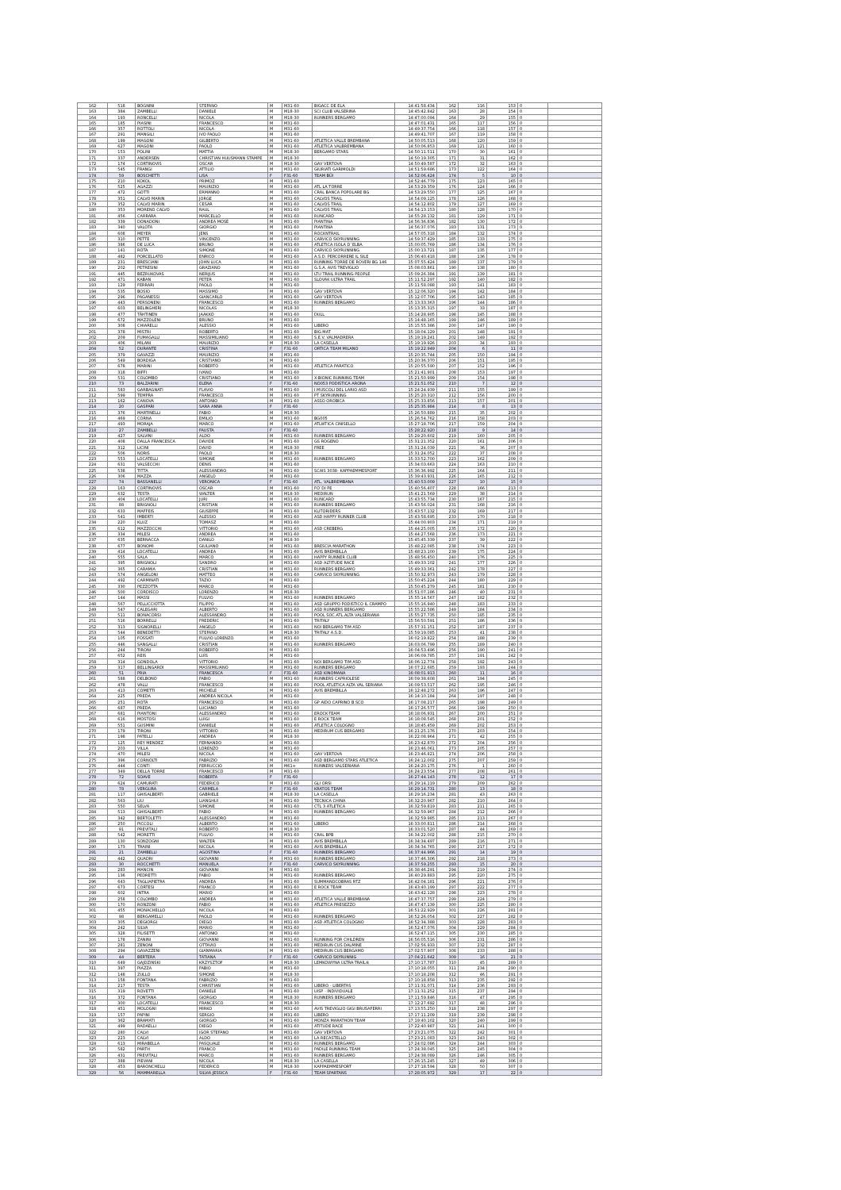| 162 | 518 | BOGNINI | STEFANO | M | M31-60 | BIGACC DE ELA | 14:41:58.434 | 162 | 116 | 153 | 0 | |
| 163 | 384 | ZAMBELLI | DANIELE | M | M18-30 | SCI CLUB VALSERINA | 14:45:42.842 | 163 | 28 | 154 | 0 | |
| 164 | 193 | RONCELLI | NICOLA | M | M18-30 | RUNNERS BERGAMO | 14:47:00.094 | 164 | 29 | 155 | 0 | |
| 165 | 185 | PIASINI | FRANCESCO | M | M31-60 | | 14:47:01.431 | 165 | 117 | 156 | 0 | |
| 166 | 357 | ROTTOLI | NICOLA | M | M31-60 | | 14:49:37.754 | 166 | 118 | 157 | 0 | |
| 167 | 291 | MANGILI | IVO PAOLO | M | M31-60 | | 14:49:41.707 | 167 | 119 | 158 | 0 | |
| 168 | 199 | MAGONI | GILBERTO | M | M31-60 | ATLETICA VALLE BREMBANA | 14:50:05.513 | 168 | 120 | 159 | 0 | |
| 169 | 627 | MAGONI | PAOLO | M | M31-60 | ATLETICA VALBREMBANA | 14:50:06.853 | 169 | 121 | 160 | 0 | |
| 170 | 153 | POLINI | MATTIA | M | M18-30 | BERGAMO STARS | 14:50:11.511 | 170 | 30 | 161 | 0 | |
| 171 | 337 | ANDERSEN | CHRISTIAN HUUSMANN STAMPE | M | M18-30 | | 14:50:19.305 | 171 | 31 | 162 | 0 | |
| 172 | 174 | CORTINOVIS | OSCAR | M | M18-30 | GAV VERTOVA | 14:50:49.587 | 172 | 32 | 163 | 0 | |
| 173 | 545 | FRANGI | ATTILIO | M | M31-60 | GIURIATI GARIMOLDI | 14:51:59.686 | 173 | 122 | 164 | 0 | |
| 174 | 59 | BOSCHETTI | LISA | F | F31-60 | TEAM BÜI | 14:52:06.424 | 174 | 5 | 10 | 0 | |
| 175 | 210 | KOKOL | PRIMOZ | M | M31-60 | | 14:52:46.779 | 175 | 123 | 165 | 0 | |
| 176 | 525 | AGAZZI | MAURIZIO | M | M31-60 | ATL LA TORRE | 14:53:29.359 | 176 | 124 | 166 | 0 | |
| 177 | 472 | GOTTI | ERMANNO | M | M31-60 | CRAL BANCA POPOLARE BG | 14:53:29.550 | 177 | 125 | 167 | 0 | |
| 178 | 351 | CALVO MARIN | JORGE | M | M31-60 | CALVOS TRAIL | 14:54:09.125 | 178 | 126 | 168 | 0 | |
| 179 | 352 | CALVO MARIN | CESAR | M | M31-60 | CALVOS TRAIL | 14:54:12.802 | 179 | 127 | 169 | 0 | |
| 180 | 353 | MORENO CALVO | RAUL | M | M31-60 | CALVOS TRAIL | 14:54:13.153 | 180 | 128 | 170 | 0 | |
| 181 | 456 | CARRARA | MARCELLO | M | M31-60 | RUNCARD | 14:55:28.132 | 181 | 129 | 171 | 0 | |
| 182 | 339 | DONADONI | ANDREA MOSÈ | M | M31-60 | PIANTINA | 14:56:36.836 | 182 | 130 | 172 | 0 | |
| 183 | 340 | VALOTA | GIORGIO | M | M31-60 | PIANTINA | 14:56:37.076 | 183 | 131 | 173 | 0 | |
| 184 | 608 | MEYER | JENS | M | M31-60 | ROCKNTRAIL | 14:57:05.318 | 184 | 132 | 174 | 0 | |
| 185 | 310 | PETTE | VINCENZO | M | M31-60 | CARVICO SKYRUNNING | 14:59:37.429 | 185 | 133 | 175 | 0 | |
| 186 | 386 | DE LUCA | BRUNO | M | M31-60 | ATLETICA ISOLA D`ELBA | 15:00:05.769 | 186 | 134 | 176 | 0 | |
| 187 | 141 | ROTA | SIMONE | M | M31-60 | CARVICO SKYRUNNING | 15:00:13.721 | 187 | 135 | 177 | 0 | |
| 188 | 482 | PORCELLATO | ENRICO | M | M31-60 | A.S.D. PERCORRERE IL SILE | 15:06:40.418 | 188 | 136 | 178 | 0 | |
| 189 | 231 | BRESCIANI | JOHN LUCA | M | M31-60 | RUNNING TORRE DE ROVERI BG 146 | 15:07:55.424 | 189 | 137 | 179 | 0 | |
| 190 | 202 | PETRESINI | GRAZIANO | M | M31-60 | G.S.A. AVIS TREVIGLIO | 15:08:03.861 | 190 | 138 | 180 | 0 | |
| 191 | 445 | BEZRUKOVAS | NERIJUS | M | M31-60 | LTU TRAIL RUNNING PEOPLE | 15:09:26.384 | 191 | 139 | 181 | 0 | |
| 192 | 471 | KABAN | PETER | M | M31-60 | SLOVAK ULTRA TRAIL | 15:11:52.297 | 192 | 140 | 182 | 0 | |
| 193 | 129 | FERRARI | PAOLO | M | M31-60 | | 15:11:58.088 | 193 | 141 | 183 | 0 | |
| 194 | 535 | BOSIO | MASSIMO | M | M31-60 | GAV VERTOVA | 15:12:06.320 | 194 | 142 | 184 | 0 | |
| 195 | 296 | PAGANESSI | GIANCARLO | M | M31-60 | GAV VERTOVA | 15:12:07.706 | 195 | 143 | 185 | 0 | |
| 196 | 443 | PERSONENI | FRANCESCO | M | M31-60 | RUNNERS BERGAMO | 15:13:33.363 | 196 | 144 | 186 | 0 | |
| 197 | 603 | BELINGHERI | NICOLAS | M | M18-30 | | 15:13:35.315 | 197 | 33 | 187 | 0 | |
| 198 | 477 | TÄHTINEN | JAAKKO | M | M31-60 | DULL | 15:14:28.905 | 198 | 145 | 188 | 0 | |
| 199 | 672 | MAZZOLENI | BRUNO | M | M31-60 | | 15:14:48.165 | 199 | 146 | 189 | 0 | |
| 200 | 308 | CHIARELLI | ALESSIO | M | M31-60 | LIBERO | 15:15:55.386 | 200 | 147 | 190 | 0 | |
| 201 | 378 | MISTRI | ROBERTO | M | M31-60 | BIG MAT | 15:18:04.129 | 201 | 148 | 191 | 0 | |
| 202 | 209 | FUMAGALLI | MASSIMILIANO | M | M31-60 | S.E.V. VALMADRERA | 15:19:19.241 | 202 | 149 | 192 | 0 | |
| 203 | 406 | MILANI | MAURIZIO | M | M18-30 | LA CASELLA | 15:19:19.926 | 203 | 34 | 193 | 0 | |
| 204 | 52 | DURANTE | CRISTINA | F | F31-60 | ORTICA TEAM MILANO | 15:19:22.949 | 204 | 6 | 11 | 0 | |
| 205 | 379 | GAVAZZI | MAURIZIO | M | M31-60 | | 15:20:35.744 | 205 | 150 | 194 | 0 | |
| 206 | 549 | BORDIGA | CRISTIANO | M | M31-60 | | 15:20:36.370 | 206 | 151 | 195 | 0 | |
| 207 | 678 | MARINI | ROBERTO | M | M31-60 | ATLETICA PARATICO | 15:20:55.590 | 207 | 152 | 196 | 0 | |
| 208 | 318 | BIFFI | IVANO | M | M31-60 | | 15:21:41.901 | 208 | 153 | 197 | 0 | |
| 209 | 531 | COLOMBO | CRISTIANO | M | M31-60 | X-BIONIC RUNNING TEAM | 15:21:50.999 | 209 | 154 | 198 | 0 | |
| 210 | 73 | BALZARINI | ELENA | F | F31-60 | NO053 PODISTICA ARONA | 15:21:51.052 | 210 | 7 | 12 | 0 | |
| 211 | 583 | GARBAGNATI | FLAVIO | M | M31-60 | I MUSCOLI DEL LARIO ASD | 15:24:24.939 | 211 | 155 | 199 | 0 | |
| 212 | 599 | TEMPRA | FRANCESCO | M | M31-60 | PT SKYRUNNING | 15:25:20.310 | 212 | 156 | 200 | 0 | |
| 213 | 162 | CANOVA | ANTONIO | M | M31-60 | ASSO OROBICA | 15:25:33.856 | 213 | 157 | 201 | 0 | |
| 214 | 20 | GASPARI | SARA ANNA | F | F31-60 | | 15:25:35.984 | 214 | 8 | 13 | 0 | |
| 215 | 376 | MARTINELLI | FABIO | M | M18-30 | | 15:26:50.889 | 215 | 35 | 202 | 0 | |
| 216 | 469 | CORNA | EMILIO | M | M31-60 | BG005 | 15:26:54.762 | 216 | 158 | 203 | 0 | |
| 217 | 493 | MORAJA | MARCO | M | M31-60 | ATLWTICA CINISELLO | 15:27:18.706 | 217 | 159 | 204 | 0 | |
| 218 | 27 | ZAMBELLI | FAUSTA | F | F31-60 | | 15:28:22.920 | 218 | 9 | 14 | 0 | |
| 219 | 427 | SALVINI | ALDO | M | M31-60 | RUNNERS BERGAMO | 15:29:20.602 | 219 | 160 | 205 | 0 | |
| 220 | 408 | DALLA FRANCESCA | DAVIDE | M | M31-60 | GS ROGENO | 15:31:21.352 | 220 | 161 | 206 | 0 | |
| 221 | 312 | LICINI | DAVID | M | M18-30 | FREE | 15:31:24.039 | 221 | 36 | 207 | 0 | |
| 222 | 506 | NORIS | PAOLO | M | M18-30 | | 15:31:24.052 | 222 | 37 | 208 | 0 | |
| 223 | 553 | LOCATELLI | SIMONE | M | M31-60 | RUNNERS BERGAMO | 15:33:52.700 | 223 | 162 | 209 | 0 | |
| 224 | 631 | VALSECCHI | DENIS | M | M31-60 | | 15:34:03.663 | 224 | 163 | 210 | 0 | |
| 225 | 538 | TITTA | ALESSANDRO | M | M31-60 | SCAIS 3038- KAPPAEMMESPORT | 15:36:36.992 | 225 | 164 | 211 | 0 | |
| 226 | 306 | MAZZA | ANGELO | M | M31-60 | | 15:39:43.931 | 226 | 165 | 212 | 0 | |
| 227 | 74 | BASSANELLI | VERONICA | F | F31-60 | ATL. VALBREMBANA | 15:40:53.009 | 227 | 10 | 15 | 0 | |
| 228 | 163 | CORTINOVIS | OSCAR | M | M31-60 | FO`DI PE | 15:40:56.407 | 228 | 166 | 213 | 0 | |
| 229 | 632 | TESTA | WALTER | M | M18-30 | MEDIRUN | 15:41:21.569 | 229 | 38 | 214 | 0 | |
| 230 | 404 | LOCATELLI | JURI | M | M31-60 | RUNCARD | 15:43:55.734 | 230 | 167 | 215 | 0 | |
| 231 | 88 | BRIGNOLI | CRISTIAN | M | M31-60 | RUNNERS BERGAMO | 15:43:56.024 | 231 | 168 | 216 | 0 | |
| 232 | 633 | MAFFEIS | GIUSEPPE | M | M31-60 | KLITORIDERS | 15:43:57.132 | 232 | 169 | 217 | 0 | |
| 233 | 541 | IMBERTI | ALESSIO | M | M31-60 | ASD HAPPY RUNNER CLUB | 15:43:58.695 | 233 | 170 | 218 | 0 | |
| 234 | 220 | KLUZ | TOMASZ | M | M31-60 | | 15:44:00.903 | 234 | 171 | 219 | 0 | |
| 235 | 612 | MAZZOCCHI | VITTORIO | M | M31-60 | ASD CREBERG | 15:44:25.005 | 235 | 172 | 220 | 0 | |
| 236 | 334 | MILESI | ANDREA | M | M31-60 | | 15:44:27.568 | 236 | 173 | 221 | 0 | |
| 237 | 635 | BERNACCA | DANILO | M | M18-30 | | 15:45:45.339 | 237 | 39 | 222 | 0 | |
| 238 | 677 | BONOMI | GIULIANO | M | M31-60 | BRESCIA MARATHON | 15:48:22.085 | 238 | 174 | 223 | 0 | |
| 239 | 414 | LOCATELLI | ANDREA | M | M31-60 | AVIS BREMBILLA | 15:48:23.100 | 239 | 175 | 224 | 0 | |
| 240 | 555 | SALA | MARCO | M | M31-60 | HAPPY RUNNER CLUB | 15:48:56.450 | 240 | 176 | 225 | 0 | |
| 241 | 395 | BRIGNOLI | SANDRO | M | M31-60 | ASD ALTITUDE RACE | 15:49:33.102 | 241 | 177 | 226 | 0 | |
| 242 | 365 | CARAMIA | CRISTIAN | M | M31-60 | RUNNERS BERGAMO | 15:49:33.361 | 242 | 178 | 227 | 0 | |
| 243 | 574 | ANGELONI | MATTEO | M | M31-60 | CARVICO SKYRUNNING | 15:50:32.973 | 243 | 179 | 228 | 0 | |
| 244 | 492 | CARMINATI | TAZIO | M | M31-60 | | 15:50:45.224 | 244 | 180 | 229 | 0 | |
| 245 | 330 | PEZZOTTA | MARCO | M | M31-60 | | 15:50:45.279 | 245 | 181 | 230 | 0 | |
| 246 | 500 | CORDISCO | LORENZO | M | M18-30 | | 15:51:07.186 | 246 | 40 | 231 | 0 | |
| 247 | 144 | MASSI | FULVIO | M | M31-60 | RUNNERS BERGAMO | 15:55:14.567 | 247 | 182 | 232 | 0 | |
| 248 | 567 | PELLICCIOTTA | FILIPPO | M | M31-60 | ASD GRUPPO PODISTICO IL CRAMPO | 15:55:16.940 | 248 | 183 | 233 | 0 | |
| 249 | 547 | CALEGARI | ALBERTO | M | M31-60 | ASD RUNNERS BERGAMO | 15:55:22.586 | 249 | 184 | 234 | 0 | |
| 250 | 511 | BONACORSI | ALESSANDRO | M | M31-60 | POOL SOC.ATL.ALTA VALSERIANA | 15:55:27.735 | 250 | 185 | 235 | 0 | |
| 251 | 516 | BORRELLI | FREDERIC | M | M31-60 | TRITALY | 15:56:50.591 | 251 | 186 | 236 | 0 | |
| 252 | 313 | SIGNORELLI | ANGELO | M | M31-60 | NOI BERGAMO TIM ASD | 15:57:31.151 | 252 | 187 | 237 | 0 | |
| 253 | 544 | BENEDETTI | STEFANO | M | M18-30 | TRITALY A.S.D. | 15:59:19.085 | 253 | 41 | 238 | 0 | |
| 254 | 105 | FOSSATI | FULVIO LORENZO | M | M31-60 | | 16:02:19.822 | 254 | 188 | 239 | 0 | |
| 255 | 446 | SANGALLI | CRISTIAN | M | M31-60 | RUNNERS BERGAMO | 16:03:06.799 | 255 | 189 | 240 | 0 | |
| 256 | 244 | TIRONI | ROBERTO | M | M31-60 | | 16:04:53.496 | 256 | 190 | 241 | 0 | |
| 257 | 652 | REIS | LUÍS | M | M31-60 | | 16:06:09.785 | 257 | 191 | 242 | 0 | |
| 258 | 314 | GONDOLA | VITTORIO | M | M31-60 | NOI BERGAMO TIM ASD | 16:06:12.774 | 258 | 192 | 243 | 0 | |
| 259 | 317 | BELLINGARDI | MASSIMILIANO | M | M31-60 | RUNNERS BERGAMO | 16:07:22.685 | 259 | 193 | 244 | 0 | |
| 260 | 51 | PRIA | FRANCESCA | F | F31-60 | ASD KINOMANA | 16:08:01.913 | 260 | 11 | 16 | 0 | |
| 261 | 588 | DELBONO | FABIO | M | M31-60 | RUNNERS CAPRIOLESE | 16:09:38.608 | 261 | 194 | 245 | 0 | |
| 262 | 478 | VALLI | FRANCESCO | M | M31-60 | POOL ATLETICA ALTA VAL SERIANA | 16:09:53.517 | 262 | 195 | 246 | 0 | |
| 263 | 413 | COMETTI | MICHELE | M | M31-60 | AVIS BREMBILLA | 16:12:48.272 | 263 | 196 | 247 | 0 | |
| 264 | 225 | PREDA | ANDREA NICOLA | M | M31-60 | | 16:14:10.184 | 264 | 197 | 248 | 0 | |
| 265 | 251 | ROTA | FRANCESCO | M | M31-60 | GP AIDO CAPRINO B.SCO | 16:17:08.217 | 265 | 198 | 249 | 0 | |
| 266 | 687 | PREDA | LUCIANO | M | M31-60 | | 16:17:26.577 | 266 | 199 | 250 | 0 | |
| 267 | 681 | PIANTONI | ALESSANDRO | M | M31-60 | EROCK-TEAM | 16:18:06.931 | 267 | 200 | 251 | 0 | |
| 268 | 616 | MOSTOSI | LUIGI | M | M31-60 | E ROCK TEAM | 16:18:08.545 | 268 | 201 | 252 | 0 | |
| 269 | 551 | GUSMINI | DANIELE | M | M31-60 | ATLETICA COLOGNO | 16:18:45.459 | 269 | 202 | 253 | 0 | |
| 270 | 179 | TIRONI | VITTORIO | M | M31-60 | MEDIRUM CUS BERGAMO | 16:21:25.176 | 270 | 203 | 254 | 0 | |
| 271 | 198 | PATELLI | ANDREA | M | M18-30 | | 16:22:08.964 | 271 | 42 | 255 | 0 | |
| 272 | 125 | REY MENDEZ | FERNANDO | M | M31-60 | | 16:23:42.870 | 272 | 204 | 256 | 0 | |
| 273 | 203 | VILLA | LORENZO | M | M31-60 | | 16:23:46.061 | 273 | 205 | 257 | 0 | |
| 274 | 470 | MILESI | NICOLA | M | M31-60 | GAV VERTOVA | 16:23:46.821 | 274 | 206 | 258 | 0 | |
| 275 | 396 | CORNOLTI | FABRIZIO | M | M31-60 | ASD BERGAMO STARS ATLETICA | 16:24:12.002 | 275 | 207 | 259 | 0 | |
| 276 | 444 | CONTI | FERRUCCIO | M | M61+ | RUNNERS VALSERIANA | 16:24:20.175 | 276 | 1 | 260 | 0 | |
| 277 | 349 | DELLA TORRE | FRANCESCO | M | M31-60 | | 16:24:23.554 | 277 | 208 | 261 | 0 | |
| 278 | 72 | SOAVE | ROBERTA | F | F31-60 | | 16:27:44.143 | 278 | 12 | 17 | 0 | |
| 279 | 624 | CAMURATI | FEDERICO | M | M31-60 | GLI ORSI | 16:29:14.119 | 279 | 209 | 262 | 0 | |
| 280 | 78 | VERGURA | CARMELA | F | F31-60 | KRATOS TEAM | 16:29:14.731 | 280 | 13 | 18 | 0 | |
| 281 | 117 | GHISALBERTI | GABRIELE | M | M18-30 | LA CASELLA | 16:29:16.234 | 281 | 43 | 263 | 0 | |
| 282 | 563 | LIU | LIANGHUI | M | M31-60 | TECNICA CHINA | 16:32:20.967 | 282 | 210 | 264 | 0 | |
| 283 | 550 | SELVA | SIMONE | M | M31-60 | CTL 3 ATLETICA | 16:32:59.819 | 283 | 211 | 265 | 0 | |
| 284 | 513 | GHISALBERTI | FABIO | M | M31-60 | RUNNERS BERGAMO | 16:32:59.967 | 284 | 212 | 266 | 0 | |
| 285 | 342 | BERTOLETTI | ALESSANDRO | M | M31-60 | | 16:32:59.985 | 285 | 213 | 267 | 0 | |
| 286 | 250 | PICCOLI | ALBERTO | M | M31-60 | LIBERO | 16:33:00.811 | 286 | 214 | 268 | 0 | |
| 287 | 91 | PREVITALI | ROBERTO | M | M18-30 | | 16:33:01.520 | 287 | 44 | 269 | 0 | |
| 288 | 542 | MORETTI | FULVIO | M | M31-60 | CRAL BPB | 16:34:22.002 | 288 | 215 | 270 | 0 | |
| 289 | 130 | SONZOGNI | WALTER | M | M31-60 | AVIS BREMBILLA | 16:34:34.497 | 289 | 216 | 271 | 0 | |
| 290 | 173 | TRAINI | NICOLA | M | M31-60 | AVIS BREMBILLA | 16:34:34.765 | 290 | 217 | 272 | 0 | |
| 291 | 21 | ZAMBELLI | AGOSTINA | F | F31-60 | RUNNERS BERGAMO | 16:37:44.966 | 291 | 14 | 19 | 0 | |
| 292 | 442 | QUADRI | GIOVANNI | M | M31-60 | RUNNERS BERGAMO | 16:37:46.306 | 292 | 218 | 273 | 0 | |
| 293 | 30 | ROCCHETTI | MANUELA | F | F31-60 | CARVICO SKYRUNNING | 16:37:59.255 | 293 | 15 | 20 | 0 | |
| 294 | 283 | MANCIN | GIOVANNI | M | M31-60 | | 16:38:46.291 | 294 | 219 | 274 | 0 | |
| 295 | 136 | PEDRETTI | FABIO | M | M31-60 | RUNNERS BERGAMO | 16:40:29.883 | 295 | 220 | 275 | 0 | |
| 296 | 643 | TAGLIAPIETRA | ANDREA | M | M31-60 | SUMMANOCOBRAS RTZ | 16:42:04.181 | 296 | 221 | 276 | 0 | |
| 297 | 673 | CORTESI | FRANCO | M | M31-60 | E ROCK TEAM | 16:43:40.199 | 297 | 222 | 277 | 0 | |
| 298 | 602 | INTRA | MARIO | M | M31-60 | | 16:43:42.128 | 298 | 223 | 278 | 0 | |
| 299 | 258 | COLOMBO | ANDREA | M | M31-60 | ATLETICA VALLE BREMBANA | 16:47:37.757 | 299 | 224 | 279 | 0 | |
| 300 | 170 | RONZONI | FABIO | M | M31-60 | ATLETICA PRESEZZO | 16:47:47.139 | 300 | 225 | 280 | 0 | |
| 301 | 455 | MONACHELLO | NICOLA | M | M31-60 | | 16:51:22.929 | 301 | 226 | 281 | 0 | |
| 302 | 98 | BERGAMELLI | PAOLO | M | M31-60 | RUNNERS BERGAMO | 16:52:26.054 | 302 | 227 | 282 | 0 | |
| 303 | 305 | DEGIORGI | DIEGO | M | M31-60 | ASD ATLETICA COLOGNO | 16:52:34.388 | 303 | 228 | 283 | 0 | |
| 304 | 242 | SILVA | MARIO | M | M31-60 | - | 16:52:47.076 | 304 | 229 | 284 | 0 | |
| 305 | 328 | FILISETTI | ANTONIO | M | M31-60 | - | 16:52:47.115 | 305 | 230 | 285 | 0 | |
| 306 | 178 | ZANINI | GIOVANNI | M | M31-60 | RUNNING FOR CHILDREN | 16:56:05.516 | 306 | 231 | 286 | 0 | |
| 307 | 281 | ZENONI | OTTAVIO | M | M31-60 | MEDIRUN CUS DALMINE | 17:02:56.933 | 307 | 232 | 287 | 0 | |
| 308 | 294 | GAVAZZENI | GIANMARIA | M | M31-60 | MEDIRUN CUS BERGAMO | 17:02:57.907 | 308 | 233 | 288 | 0 | |
| 309 | 44 | BERTERA | TATIANA | F | F31-60 | CARVICO SKYRUNNIG | 17:04:21.642 | 309 | 16 | 21 | 0 | |
| 310 | 649 | GAJDZINSKI | KRZYSZTOF | M | M18-30 | LEMKOWYNA ULTRA-TRAIL® | 17:10:17.787 | 310 | 45 | 289 | 0 | |
| 311 | 397 | PIAZZA | FABIO | M | M31-60 | | 17:10:18.055 | 311 | 234 | 290 | 0 | |
| 312 | 148 | ZULLO | SIMONE | M | M18-30 | | 17:10:18.208 | 312 | 46 | 291 | 0 | |
| 313 | 158 | FONTANA | FABRIZIO | M | M31-60 | | 17:10:18.858 | 313 | 235 | 292 | 0 | |
| 314 | 217 | TESTA | CHRISTIAN | M | M31-60 | LIBERO - LIBERTAS | 17:11:31.071 | 314 | 236 | 293 | 0 | |
| 315 | 319 | ROVETTI | DANIELE | M | M31-60 | UISP - INDIVIDUALE | 17:11:31.252 | 315 | 237 | 294 | 0 | |
| 316 | 372 | FONTANA | GIORGIO | M | M18-30 | RUNNERS BERGAMO | 17:11:59.846 | 316 | 47 | 295 | 0 | |
| 317 | 300 | LOCATELLI | FRANCESCO | M | M18-30 | | 17:12:27.692 | 317 | 48 | 296 | 0 | |
| 318 | 451 | MOLOGNI | MIRKO | M | M31-60 | AVIS TREVIGLIO GIGI BRUSAFERRI | 17:13:55.250 | 318 | 238 | 297 | 0 | |
| 319 | 157 | PAPINI | SERGIO | M | M31-60 | LIBERO | 17:17:11.209 | 319 | 239 | 298 | 0 | |
| 320 | 362 | BRAMATI | GIORGIO | M | M31-60 | MONZA MARATHON TEAM | 17:19:40.102 | 320 | 240 | 299 | 0 | |
| 321 | 499 | RADAELLI | DIEGO | M | M31-60 | ATITUDE RACE | 17:22:40.987 | 321 | 241 | 300 | 0 | |
| 322 | 280 | CALVI | IGOR STEFANO | M | M31-60 | GAV VERTOVA | 17:23:21.075 | 322 | 242 | 301 | 0 | |
| 323 | 223 | CALVI | ALDO | M | M31-60 | LA RECASTELLO | 17:23:21.083 | 323 | 243 | 302 | 0 | |
| 324 | 613 | MIRABELLA | PASQUALE | M | M31-60 | RUNNERS BERGAMO | 17:24:02.086 | 324 | 244 | 303 | 0 | |
| 325 | 582 | PARTH | FRANCO | M | M31-60 | PADILE RUNNING TEAM | 17:24:38.045 | 325 | 245 | 304 | 0 | |
| 326 | 431 | PREVITALI | MARCO | M | M31-60 | RUNNERS BERGAMO | 17:24:38.089 | 326 | 246 | 305 | 0 | |
| 327 | 388 | PIEVANI | NICOLA | M | M18-30 | LA CASELLA | 17:26:15.245 | 327 | 49 | 306 | 0 | |
| 328 | 453 | BARONCHELLI | FEDERICO | M | M18-30 | KAPPAEMMESPORT | 17:27:18.594 | 328 | 50 | 307 | 0 | |
| 329 | 56 | MAMMARELLA | SILVIA JESSICA | F | F31-60 | TEAM SPARTANS | 17:28:05.972 | 329 | 17 | 22 | 0 | |